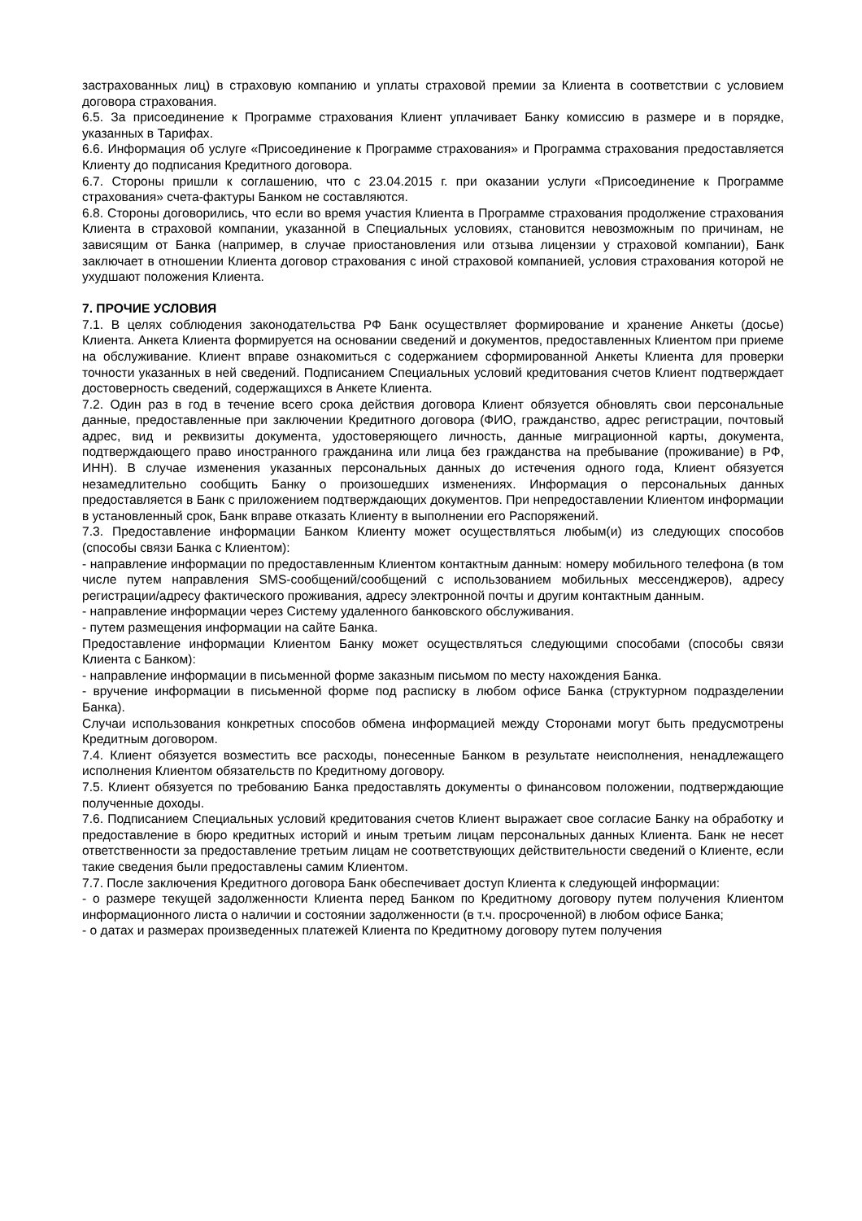застрахованных лиц) в страховую компанию и уплаты страховой премии за Клиента в соответствии с условием договора страхования.
6.5. За присоединение к Программе страхования Клиент уплачивает Банку комиссию в размере и в порядке, указанных в Тарифах.
6.6. Информация об услуге «Присоединение к Программе страхования» и Программа страхования предоставляется Клиенту до подписания Кредитного договора.
6.7. Стороны пришли к соглашению, что с 23.04.2015 г. при оказании услуги «Присоединение к Программе страхования» счета-фактуры Банком не составляются.
6.8. Стороны договорились, что если во время участия Клиента в Программе страхования продолжение страхования Клиента в страховой компании, указанной в Специальных условиях, становится невозможным по причинам, не зависящим от Банка (например, в случае приостановления или отзыва лицензии у страховой компании), Банк заключает в отношении Клиента договор страхования с иной страховой компанией, условия страхования которой не ухудшают положения Клиента.
7. ПРОЧИЕ УСЛОВИЯ
7.1. В целях соблюдения законодательства РФ Банк осуществляет формирование и хранение Анкеты (досье) Клиента. Анкета Клиента формируется на основании сведений и документов, предоставленных Клиентом при приеме на обслуживание. Клиент вправе ознакомиться с содержанием сформированной Анкеты Клиента для проверки точности указанных в ней сведений. Подписанием Специальных условий кредитования счетов Клиент подтверждает достоверность сведений, содержащихся в Анкете Клиента.
7.2. Один раз в год в течение всего срока действия договора Клиент обязуется обновлять свои персональные данные, предоставленные при заключении Кредитного договора (ФИО, гражданство, адрес регистрации, почтовый адрес, вид и реквизиты документа, удостоверяющего личность, данные миграционной карты, документа, подтверждающего право иностранного гражданина или лица без гражданства на пребывание (проживание) в РФ, ИНН). В случае изменения указанных персональных данных до истечения одного года, Клиент обязуется незамедлительно сообщить Банку о произошедших изменениях. Информация о персональных данных предоставляется в Банк с приложением подтверждающих документов. При непредоставлении Клиентом информации в установленный срок, Банк вправе отказать Клиенту в выполнении его Распоряжений.
7.3. Предоставление информации Банком Клиенту может осуществляться любым(и) из следующих способов (способы связи Банка с Клиентом):
- направление информации по предоставленным Клиентом контактным данным: номеру мобильного телефона (в том числе путем направления SMS-сообщений/сообщений с использованием мобильных мессенджеров), адресу регистрации/адресу фактического проживания, адресу электронной почты и другим контактным данным.
- направление информации через Систему удаленного банковского обслуживания.
- путем размещения информации на сайте Банка.
Предоставление информации Клиентом Банку может осуществляться следующими способами (способы связи Клиента с Банком):
- направление информации в письменной форме заказным письмом по месту нахождения Банка.
- вручение информации в письменной форме под расписку в любом офисе Банка (структурном подразделении Банка).
Случаи использования конкретных способов обмена информацией между Сторонами могут быть предусмотрены Кредитным договором.
7.4. Клиент обязуется возместить все расходы, понесенные Банком в результате неисполнения, ненадлежащего исполнения Клиентом обязательств по Кредитному договору.
7.5. Клиент обязуется по требованию Банка предоставлять документы о финансовом положении, подтверждающие полученные доходы.
7.6. Подписанием Специальных условий кредитования счетов Клиент выражает свое согласие Банку на обработку и предоставление в бюро кредитных историй и иным третьим лицам персональных данных Клиента. Банк не несет ответственности за предоставление третьим лицам не соответствующих действительности сведений о Клиенте, если такие сведения были предоставлены самим Клиентом.
7.7. После заключения Кредитного договора Банк обеспечивает доступ Клиента к следующей информации:
- о размере текущей задолженности Клиента перед Банком по Кредитному договору путем получения Клиентом информационного листа о наличии и состоянии задолженности (в т.ч. просроченной) в любом офисе Банка;
- о датах и размерах произведенных платежей Клиента по Кредитному договору путем получения